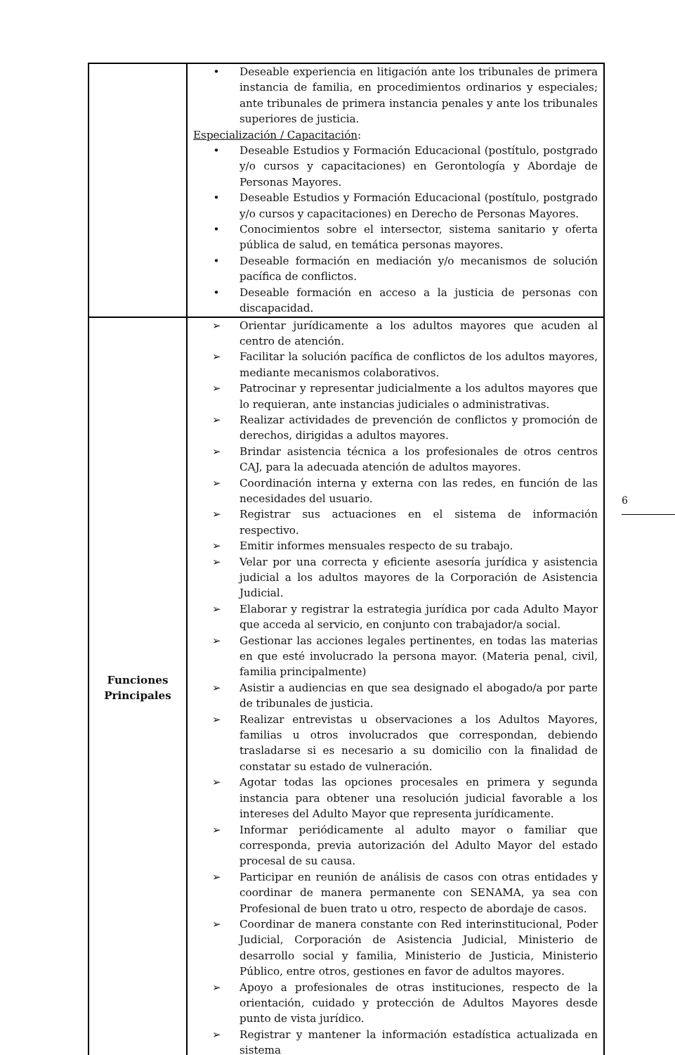| | • Deseable experiencia en litigación ante los tribunales de primera instancia de familia, en procedimientos ordinarios y especiales; ante tribunales de primera instancia penales y ante los tribunales superiores de justicia. Especialización / Capacitación : • Deseable Estudios y Formación Educacional (postítulo, postgrado y/o cursos y capacitaciones) en Gerontología y Abordaje de Personas Mayores. • Deseable Estudios y Formación Educacional (postítulo, postgrado y/o cursos y capacitaciones) en Derecho de Personas Mayores. • Conocimientos sobre el intersector, sistema sanitario y oferta pública de salud, en temática personas mayores. • Deseable formación en mediación y/o mecanismos de solución pacífica de conflictos. • Deseable formación en acceso a la justicia de personas con discapacidad. |
| Funciones Principales | ➢ Orientar jurídicamente a los adultos mayores que acuden al centro de atención. ➢ Facilitar la solución pacífica de conflictos de los adultos mayores, mediante mecanismos colaborativos. ➢ Patrocinar y representar judicialmente a los adultos mayores que lo requieran, ante instancias judiciales o administrativas. ➢ Realizar actividades de prevención de conflictos y promoción de derechos, dirigidas a adultos mayores. ➢ Brindar asistencia técnica a los profesionales de otros centros CAJ, para la adecuada atención de adultos mayores. ➢ Coordinación interna y externa con las redes, en función de las necesidades del usuario. ➢ Registrar sus actuaciones en el sistema de información respectivo. ➢ Emitir informes mensuales respecto de su trabajo. ➢ Velar por una correcta y eficiente asesoría jurídica y asistencia judicial a los adultos mayores de la Corporación de Asistencia Judicial. ➢ Elaborar y registrar la estrategia jurídica por cada Adulto Mayor que acceda al servicio, en conjunto con trabajador/a social. ➢ Gestionar las acciones legales pertinentes, en todas las materias en que esté involucrado la persona mayor. (Materia penal, civil, familia principalmente) ➢ Asistir a audiencias en que sea designado el abogado/a por parte de tribunales de justicia. ➢ Realizar entrevistas u observaciones a los Adultos Mayores, familias u otros involucrados que correspondan, debiendo trasladarse si es necesario a su domicilio con la finalidad de constatar su estado de vulneración. ➢ Agotar todas las opciones procesales en primera y segunda instancia para obtener una resolución judicial favorable a los intereses del Adulto Mayor que representa jurídicamente. ➢ Informar periódicamente al adulto mayor o familiar que corresponda, previa autorización del Adulto Mayor del estado procesal de su causa. ➢ Participar en reunión de análisis de casos con otras entidades y coordinar de manera permanente con SENAMA, ya sea con Profesional de buen trato u otro, respecto de abordaje de casos. ➢ Coordinar de manera constante con Red interinstitucional, Poder Judicial, Corporación de Asistencia Judicial, Ministerio de desarrollo social y familia, Ministerio de Justicia, Ministerio Público, entre otros, gestiones en favor de adultos mayores. ➢ Apoyo a profesionales de otras instituciones, respecto de la orientación, cuidado y protección de Adultos Mayores desde punto de vista jurídico. ➢ Registrar y mantener la información estadística actualizada en sistema |
6